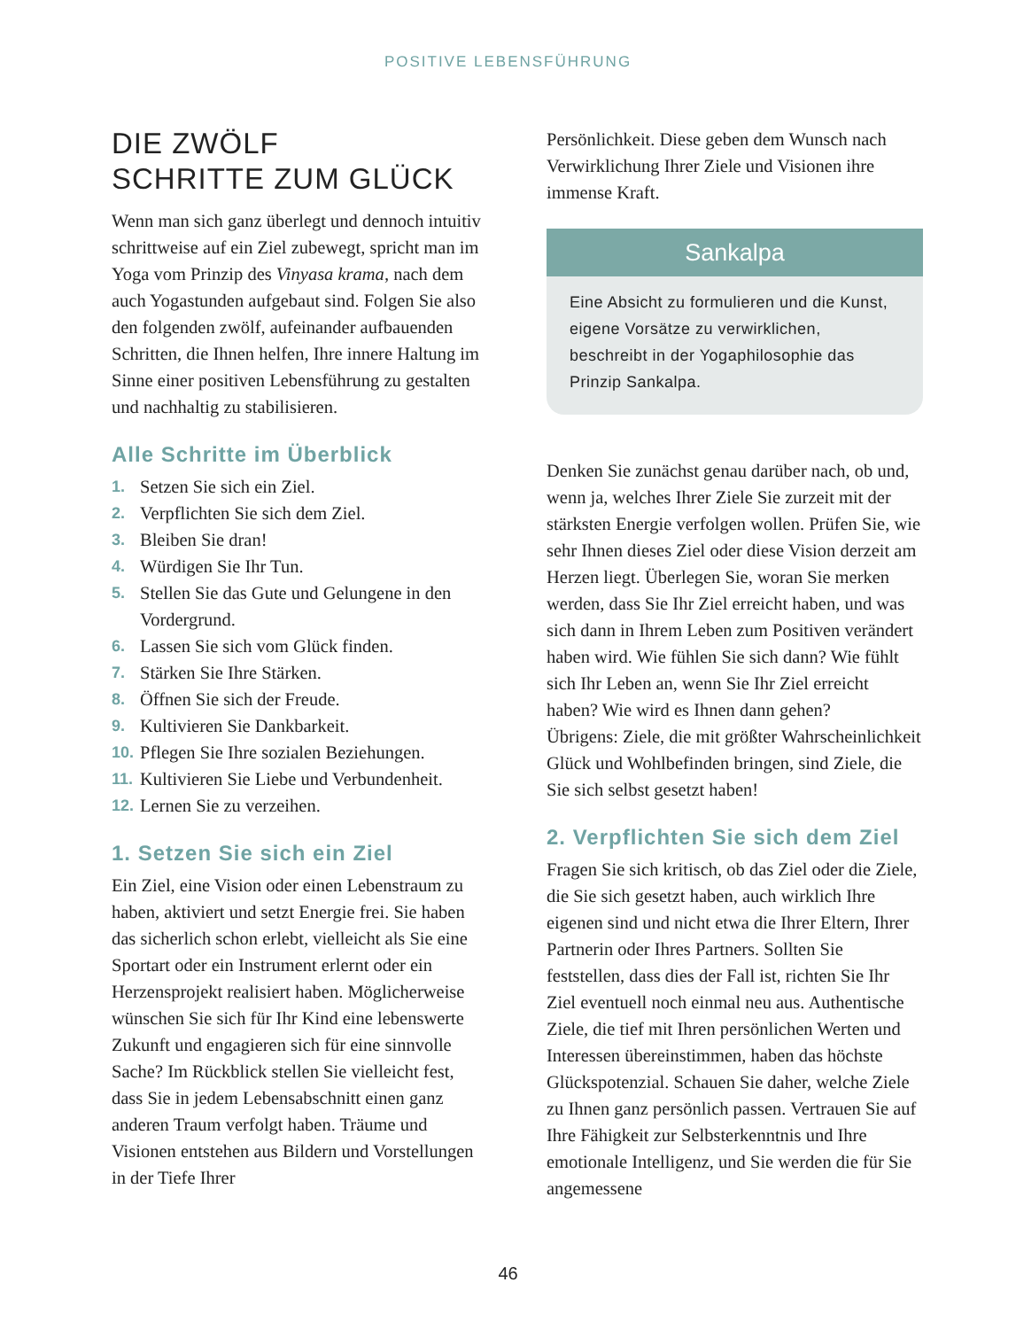POSITIVE LEBENSFÜHRUNG
DIE ZWÖLF
SCHRITTE ZUM GLÜCK
Wenn man sich ganz überlegt und dennoch intuitiv schrittweise auf ein Ziel zubewegt, spricht man im Yoga vom Prinzip des Vinyasa krama, nach dem auch Yogastunden aufgebaut sind. Folgen Sie also den folgenden zwölf, aufeinander aufbauenden Schritten, die Ihnen helfen, Ihre innere Haltung im Sinne einer positiven Lebensführung zu gestalten und nachhaltig zu stabilisieren.
Alle Schritte im Überblick
1. Setzen Sie sich ein Ziel.
2. Verpflichten Sie sich dem Ziel.
3. Bleiben Sie dran!
4. Würdigen Sie Ihr Tun.
5. Stellen Sie das Gute und Gelungene in den Vordergrund.
6. Lassen Sie sich vom Glück finden.
7. Stärken Sie Ihre Stärken.
8. Öffnen Sie sich der Freude.
9. Kultivieren Sie Dankbarkeit.
10. Pflegen Sie Ihre sozialen Beziehungen.
11. Kultivieren Sie Liebe und Verbundenheit.
12. Lernen Sie zu verzeihen.
1. Setzen Sie sich ein Ziel
Ein Ziel, eine Vision oder einen Lebenstraum zu haben, aktiviert und setzt Energie frei. Sie haben das sicherlich schon erlebt, vielleicht als Sie eine Sportart oder ein Instrument erlernt oder ein Herzensprojekt realisiert haben. Möglicherweise wünschen Sie sich für Ihr Kind eine lebenswerte Zukunft und engagieren sich für eine sinnvolle Sache? Im Rückblick stellen Sie vielleicht fest, dass Sie in jedem Lebensabschnitt einen ganz anderen Traum verfolgt haben. Träume und Visionen entstehen aus Bildern und Vorstellungen in der Tiefe Ihrer
Persönlichkeit. Diese geben dem Wunsch nach Verwirklichung Ihrer Ziele und Visionen ihre immense Kraft.
Sankalpa
Eine Absicht zu formulieren und die Kunst, eigene Vorsätze zu verwirklichen, beschreibt in der Yogaphilosophie das Prinzip Sankalpa.
Denken Sie zunächst genau darüber nach, ob und, wenn ja, welches Ihrer Ziele Sie zurzeit mit der stärksten Energie verfolgen wollen. Prüfen Sie, wie sehr Ihnen dieses Ziel oder diese Vision derzeit am Herzen liegt. Überlegen Sie, woran Sie merken werden, dass Sie Ihr Ziel erreicht haben, und was sich dann in Ihrem Leben zum Positiven verändert haben wird. Wie fühlen Sie sich dann? Wie fühlt sich Ihr Leben an, wenn Sie Ihr Ziel erreicht haben? Wie wird es Ihnen dann gehen?
Übrigens: Ziele, die mit größter Wahrscheinlichkeit Glück und Wohlbefinden bringen, sind Ziele, die Sie sich selbst gesetzt haben!
2. Verpflichten Sie sich dem Ziel
Fragen Sie sich kritisch, ob das Ziel oder die Ziele, die Sie sich gesetzt haben, auch wirklich Ihre eigenen sind und nicht etwa die Ihrer Eltern, Ihrer Partnerin oder Ihres Partners. Sollten Sie feststellen, dass dies der Fall ist, richten Sie Ihr Ziel eventuell noch einmal neu aus. Authentische Ziele, die tief mit Ihren persönlichen Werten und Interessen übereinstimmen, haben das höchste Glückspotenzial. Schauen Sie daher, welche Ziele zu Ihnen ganz persönlich passen. Vertrauen Sie auf Ihre Fähigkeit zur Selbsterkenntnis und Ihre emotionale Intelligenz, und Sie werden die für Sie angemessene
46